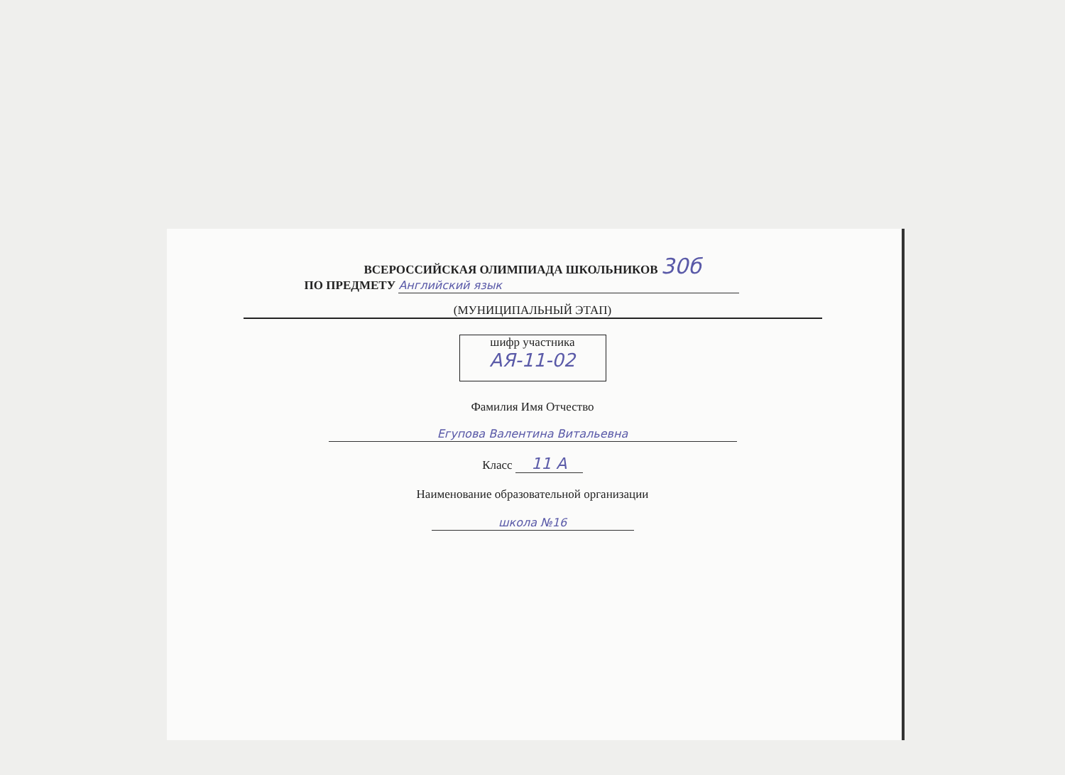ВСЕРОССИЙСКАЯ ОЛИМПИАДА ШКОЛЬНИКОВ 30б
ПО ПРЕДМЕТУ Английский язык
(МУНИЦИПАЛЬНЫЙ ЭТАП)
шифр участника
АЯ-11-02
Фамилия Имя Отчество
Егупова Валентина Витальевна
Класс 11 А
Наименование образовательной организации
школа №16